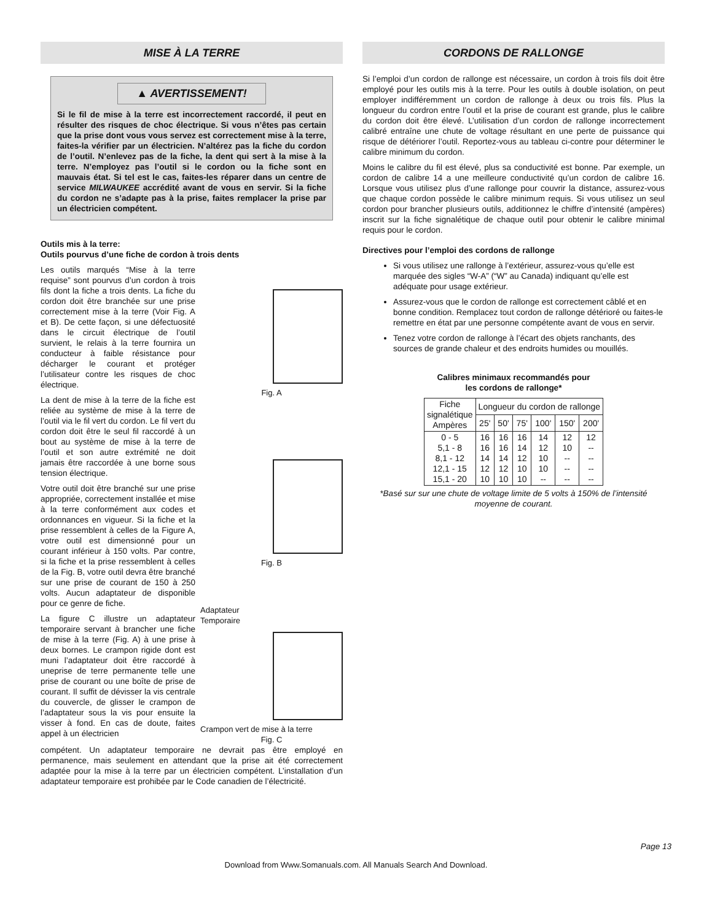MISE À LA TERRE
▲ AVERTISSEMENT!
Si le fil de mise à la terre est incorrectement raccordé, il peut en résulter des risques de choc électrique. Si vous n’êtes pas certain que la prise dont vous vous servez est correctement mise à la terre, faites-la vérifier par un électricien. N’altérez pas la fiche du cordon de l’outil. N’enlevez pas de la fiche, la dent qui sert à la mise à la terre. N’employez pas l’outil si le cordon ou la fiche sont en mauvais état. Si tel est le cas, faites-les réparer dans un centre de service MILWAUKEE accrédité avant de vous en servir. Si la fiche du cordon ne s’adapte pas à la prise, faites remplacer la prise par un électricien compétent.
Outils mis à la terre:
Outils pourvus d’une fiche de cordon à trois dents
Les outils marqués “Mise à la terre requise” sont pourvus d’un cordon à trois fils dont la fiche a trois dents. La fiche du cordon doit être branchée sur une prise correctement mise à la terre (Voir Fig. A et B). De cette façon, si une défectuosité dans le circuit électrique de l’outil survient, le relais à la terre fournira un conducteur à faible résistance pour décharger le courant et protéger l’utilisateur contre les risques de choc électrique.
La dent de mise à la terre de la fiche est reliée au système de mise à la terre de l’outil via le fil vert du cordon. Le fil vert du cordon doit être le seul fil raccordé à un bout au système de mise à la terre de l’outil et son autre extrémité ne doit jamais être raccordée à une borne sous tension électrique.
Votre outil doit être branché sur une prise appropriée, correctement installée et mise à la terre conformément aux codes et ordonnances en vigueur. Si la fiche et la prise ressemblent à celles de la Figure A, votre outil est dimensionné pour un courant inférieur à 150 volts. Par contre, si la fiche et la prise ressemblent à celles de la Fig. B, votre outil devra être branché sur une prise de courant de 150 à 250 volts. Aucun adaptateur de disponible pour ce genre de fiche.
La figure C illustre un adaptateur temporaire servant à brancher une fiche de mise à la terre (Fig. A) à une prise à deux bornes. Le crampon rigide dont est muni l’adaptateur doit être raccordé à uneprise de terre permanente telle une prise de courant ou une boîte de prise de courant. Il suffit de dévisser la vis centrale du couvercle, de glisser le crampon de l’adaptateur sous la vis pour ensuite la visser à fond. En cas de doute, faites appel à un électricien
Fig. A
Fig. B
Adaptateur
Temporaire
Crampon vert de mise à la terre
Fig. C
compétent. Un adaptateur temporaire ne devrait pas être employé en permanence, mais seulement en attendant que la prise ait été correctement adaptée pour la mise à la terre par un électricien compétent. L’installation d’un adaptateur temporaire est prohibée par le Code canadien de l’électricité.
CORDONS DE RALLONGE
Si l’emploi d’un cordon de rallonge est nécessaire, un cordon à trois fils doit être employé pour les outils mis à la terre. Pour les outils à double isolation, on peut employer indifféremment un cordon de rallonge à deux ou trois fils. Plus la longueur du cordron entre l’outil et la prise de courant est grande, plus le calibre du cordon doit être élevé. L’utilisation d’un cordon de rallonge incorrectement calibré entraîne une chute de voltage résultant en une perte de puissance qui risque de détériorer l’outil. Reportez-vous au tableau ci-contre pour déterminer le calibre minimum du cordon.
Moins le calibre du fil est élevé, plus sa conductivité est bonne. Par exemple, un cordon de calibre 14 a une meilleure conductivité qu’un cordon de calibre 16. Lorsque vous utilisez plus d’une rallonge pour couvrir la distance, assurez-vous que chaque cordon possède le calibre minimum requis. Si vous utilisez un seul cordon pour brancher plusieurs outils, additionnez le chiffre d’intensité (ampères) inscrit sur la fiche signalétique de chaque outil pour obtenir le calibre minimal requis pour le cordon.
Directives pour l’emploi des cordons de rallonge
Si vous utilisez une rallonge à l’extérieur, assurez-vous qu’elle est marquée des sigles “W-A” (“W” au Canada) indiquant qu’elle est adéquate pour usage extérieur.
Assurez-vous que le cordon de rallonge est correctement câblé et en bonne condition. Remplacez tout cordon de rallonge détérioré ou faites-le remettre en état par une personne compétente avant de vous en servir.
Tenez votre cordon de rallonge à l’écart des objets ranchants, des sources de grande chaleur et des endroits humides ou mouillés.
Calibres minimaux recommandés pour
les cordons de rallonge*
| Fiche signalétique Ampères | Longueur du cordon de rallonge | | | | | |
| --- | --- | --- | --- | --- | --- | --- |
| | 25' | 50' | 75' | 100' | 150' | 200' |
| 0 - 5 5,1 - 8 8,1 - 12 12,1 - 15 15,1 - 20 | 16 16 14 12 10 | 16 16 14 12 10 | 16 14 12 10 10 | 14 12 10 10 -- | 12 10 -- -- -- | 12 -- -- -- -- |
*Basé sur sur une chute de voltage limite de 5 volts à 150% de l’intensité moyenne de courant.
Page 13
Download from Www.Somanuals.com. All Manuals Search And Download.